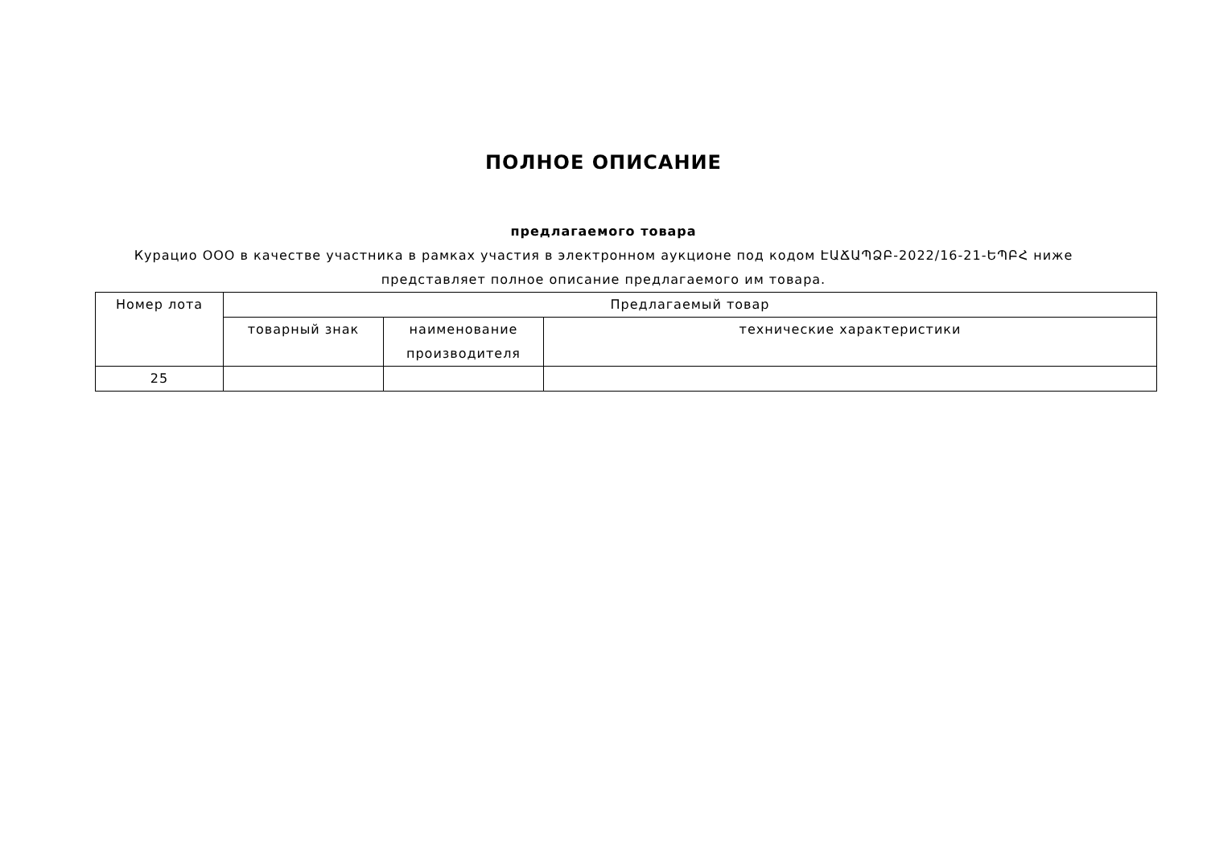ПОЛНОЕ ОПИСАНИЕ
предлагаемого товара
Курацио ООО в качестве участника в рамках участия в электронном аукционе под кодом ԷԱՃԱՊՁԲ-2022/16-21-ԵՊԲՀ ниже представляет полное описание предлагаемого им товара.
| Номер лота | Предлагаемый товар | | |
| --- | --- | --- | --- |
| | товарный знак | наименование производителя | технические характеристики |
| 25 | | | |